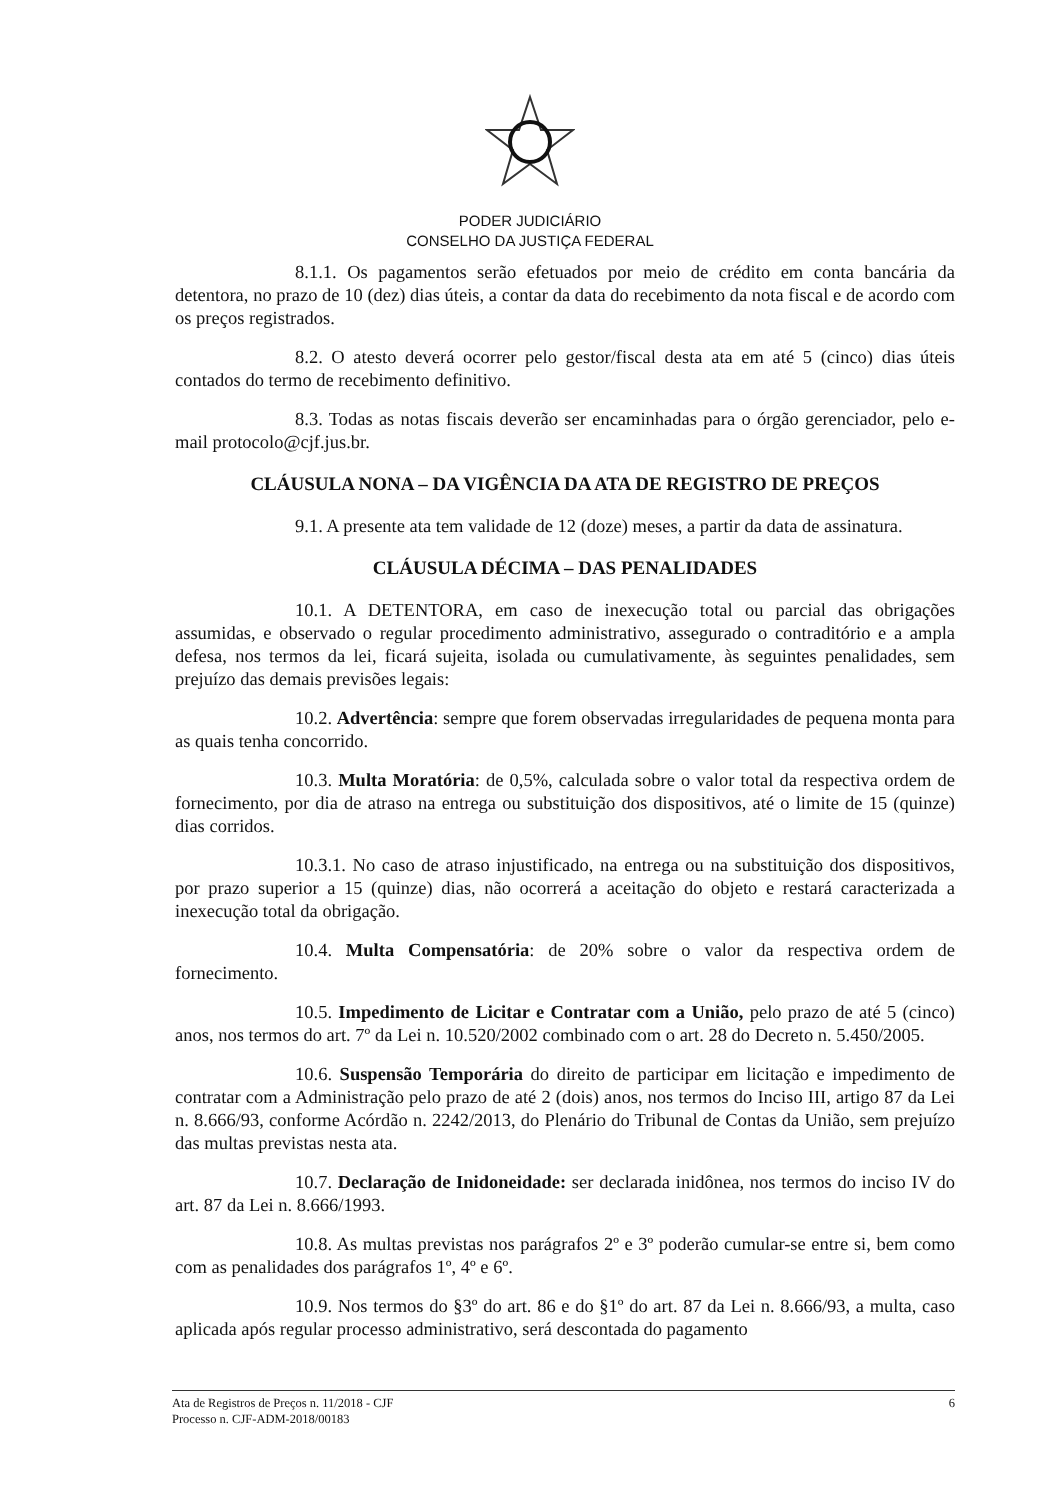PODER JUDICIÁRIO
CONSELHO DA JUSTIÇA FEDERAL
8.1.1. Os pagamentos serão efetuados por meio de crédito em conta bancária da detentora, no prazo de 10 (dez) dias úteis, a contar da data do recebimento da nota fiscal e de acordo com os preços registrados.
8.2. O atesto deverá ocorrer pelo gestor/fiscal desta ata em até 5 (cinco) dias úteis contados do termo de recebimento definitivo.
8.3. Todas as notas fiscais deverão ser encaminhadas para o órgão gerenciador, pelo e-mail protocolo@cjf.jus.br.
CLÁUSULA NONA – DA VIGÊNCIA DA ATA DE REGISTRO DE PREÇOS
9.1. A presente ata tem validade de 12 (doze) meses, a partir da data de assinatura.
CLÁUSULA DÉCIMA – DAS PENALIDADES
10.1. A DETENTORA, em caso de inexecução total ou parcial das obrigações assumidas, e observado o regular procedimento administrativo, assegurado o contraditório e a ampla defesa, nos termos da lei, ficará sujeita, isolada ou cumulativamente, às seguintes penalidades, sem prejuízo das demais previsões legais:
10.2. Advertência: sempre que forem observadas irregularidades de pequena monta para as quais tenha concorrido.
10.3. Multa Moratória: de 0,5%, calculada sobre o valor total da respectiva ordem de fornecimento, por dia de atraso na entrega ou substituição dos dispositivos, até o limite de 15 (quinze) dias corridos.
10.3.1. No caso de atraso injustificado, na entrega ou na substituição dos dispositivos, por prazo superior a 15 (quinze) dias, não ocorrerá a aceitação do objeto e restará caracterizada a inexecução total da obrigação.
10.4. Multa Compensatória: de 20% sobre o valor da respectiva ordem de fornecimento.
10.5. Impedimento de Licitar e Contratar com a União, pelo prazo de até 5 (cinco) anos, nos termos do art. 7º da Lei n. 10.520/2002 combinado com o art. 28 do Decreto n. 5.450/2005.
10.6. Suspensão Temporária do direito de participar em licitação e impedimento de contratar com a Administração pelo prazo de até 2 (dois) anos, nos termos do Inciso III, artigo 87 da Lei n. 8.666/93, conforme Acórdão n. 2242/2013, do Plenário do Tribunal de Contas da União, sem prejuízo das multas previstas nesta ata.
10.7. Declaração de Inidoneidade: ser declarada inidônea, nos termos do inciso IV do art. 87 da Lei n. 8.666/1993.
10.8. As multas previstas nos parágrafos 2º e 3º poderão cumular-se entre si, bem como com as penalidades dos parágrafos 1º, 4º e 6º.
10.9. Nos termos do §3º do art. 86 e do §1º do art. 87 da Lei n. 8.666/93, a multa, caso aplicada após regular processo administrativo, será descontada do pagamento
Ata de Registros de Preços n. 11/2018 - CJF
Processo n. CJF-ADM-2018/00183
6